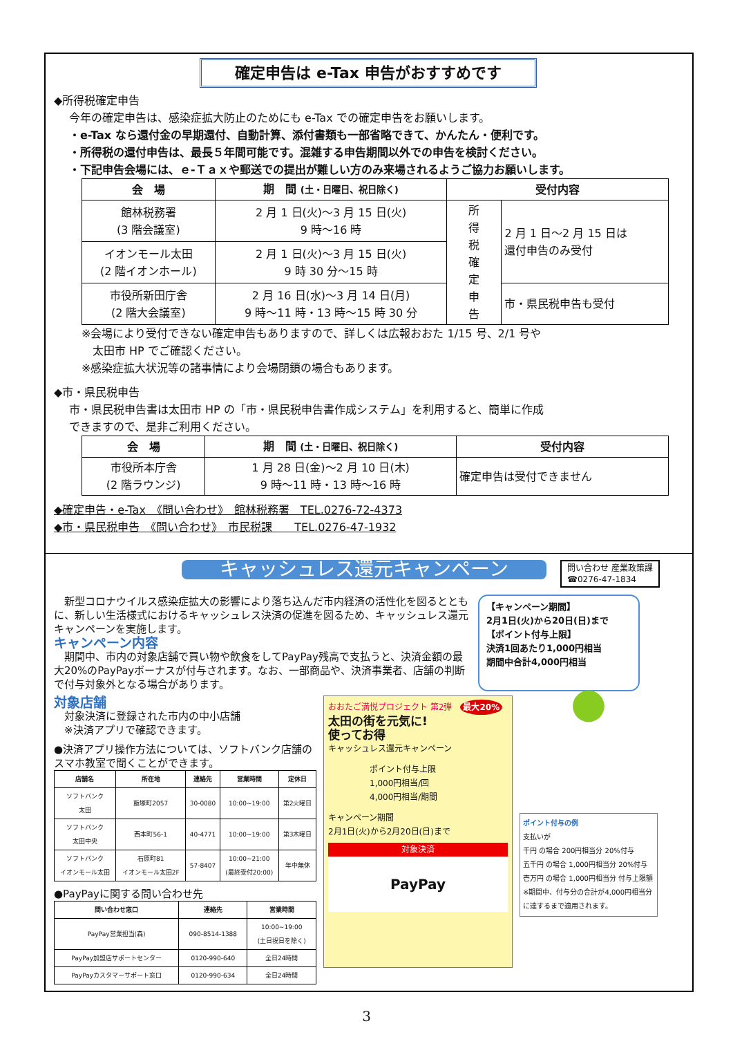確定申告は e-Tax 申告がおすすめです
◆所得税確定申告
今年の確定申告は、感染症拡大防止のためにも e-Tax での確定申告をお願いします。
・e-Tax なら還付金の早期還付、自動計算、添付書類も一部省略できて、かんたん・便利です。
・所得税の還付申告は、最長５年間可能です。混雑する申告期間以外での申告を検討ください。
・下記申告会場には、ｅ-Ｔａｘや郵送での提出が難しい方のみ来場されるようご協力お願いします。
| 会 場 | 期 間 (土・日曜日、祝日除く) | 受付内容 | |
| --- | --- | --- | --- |
| 館林税務署 (3 階会議室) | 2 月 1 日(火)～3 月 15 日(火) 9 時～16 時 | 所 得 税 確 定 申 告 | 2 月 1 日～2 月 15 日は 還付申告のみ受付 |
| イオンモール太田 (2 階イオンホール) | 2 月 1 日(火)～3 月 15 日(火) 9 時 30 分～15 時 | | |
| 市役所新田庁舎 (2 階大会議室) | 2 月 16 日(水)～3 月 14 日(月) 9 時～11 時・13 時～15 時 30 分 | | 市・県民税申告も受付 |
※会場により受付できない確定申告もありますので、詳しくは広報おおた 1/15 号、2/1 号や
　太田市 HP でご確認ください。
※感染症拡大状況等の諸事情により会場閉鎖の場合もあります。
◆市・県民税申告
市・県民税申告書は太田市 HP の「市・県民税申告書作成システム」を利用すると、簡単に作成
できますので、是非ご利用ください。
| 会 場 | 期 間 (土・日曜日、祝日除く) | 受付内容 |
| --- | --- | --- |
| 市役所本庁舎 (2 階ラウンジ) | 1 月 28 日(金)～2 月 10 日(木) 9 時～11 時・13 時～16 時 | 確定申告は受付できません |
◆確定申告・e-Tax　《問い合わせ》　館林税務署　TEL.0276-72-4373
◆市・県民税申告　《問い合わせ》　市民税課　　TEL.0276-47-1932
キャッシュレス還元キャンペーン 問い合わせ 産業政策課
☎0276-47-1834
　新型コロナウイルス感染症拡大の影響により落ち込んだ市内経済の活性化を図るとともに、新しい生活様式におけるキャッシュレス決済の促進を図るため、キャッシュレス還元キャンペーンを実施します。
キャンペーン内容
　期間中、市内の対象店舗で買い物や飲食をしてPayPay残高で支払うと、決済金額の最大20%のPayPayボーナスが付与されます。なお、一部商品や、決済事業者、店舗の判断で付与対象外となる場合があります。
【キャンペーン期間】
2月1日(火)から20日(日)まで
【ポイント付与上限】
決済1回あたり1,000円相当
期間中合計4,000円相当
対象店舗
　対象決済に登録された市内の中小店舗
　※決済アプリで確認できます。
●決済アプリ操作方法については、ソフトバンク店舗のスマホ教室で聞くことができます。
| 店舗名 | 所在地 | 連絡先 | 営業時間 | 定休日 |
| --- | --- | --- | --- | --- |
| ソフトバンク 太田 | 飯塚町2057 | 30-0080 | 10:00~19:00 | 第2火曜日 |
| ソフトバンク 太田中央 | 西本町56-1 | 40-4771 | 10:00~19:00 | 第3木曜日 |
| ソフトバンク イオンモール太田 | 石原町81 イオンモール太田2F | 57-8407 | 10:00~21:00 (最終受付20:00) | 年中無休 |
●PayPayに関する問い合わせ先
| 問い合わせ窓口 | 連絡先 | 営業時間 |
| --- | --- | --- |
| PayPay営業担当(森) | 090-8514-1388 | 10:00~19:00 (土日祝日を除く) |
| PayPay加盟店サポートセンター | 0120-990-640 | 全日24時間 |
| PayPayカスタマーサポート窓口 | 0120-990-634 | 全日24時間 |
おおたご満悦プロジェクト 第2弾　最大20%
太田の街を元気に!
使ってお得
キャッシュレス還元キャンペーン
ポイント付与上限
1,000円相当/回
4,000円相当/期間
キャンペーン期間
2月1日(火)から2月20日(日)まで
対象決済
PayPay
●
ポイント付与の例
支払いが
千円 の場合 200円相当分 20%付与
五千円 の場合 1,000円相当分 20%付与
壱万円 の場合 1,000円相当分 付与上限額
※期間中、付与分の合計が4,000円相当分に達するまで適用されます。
3